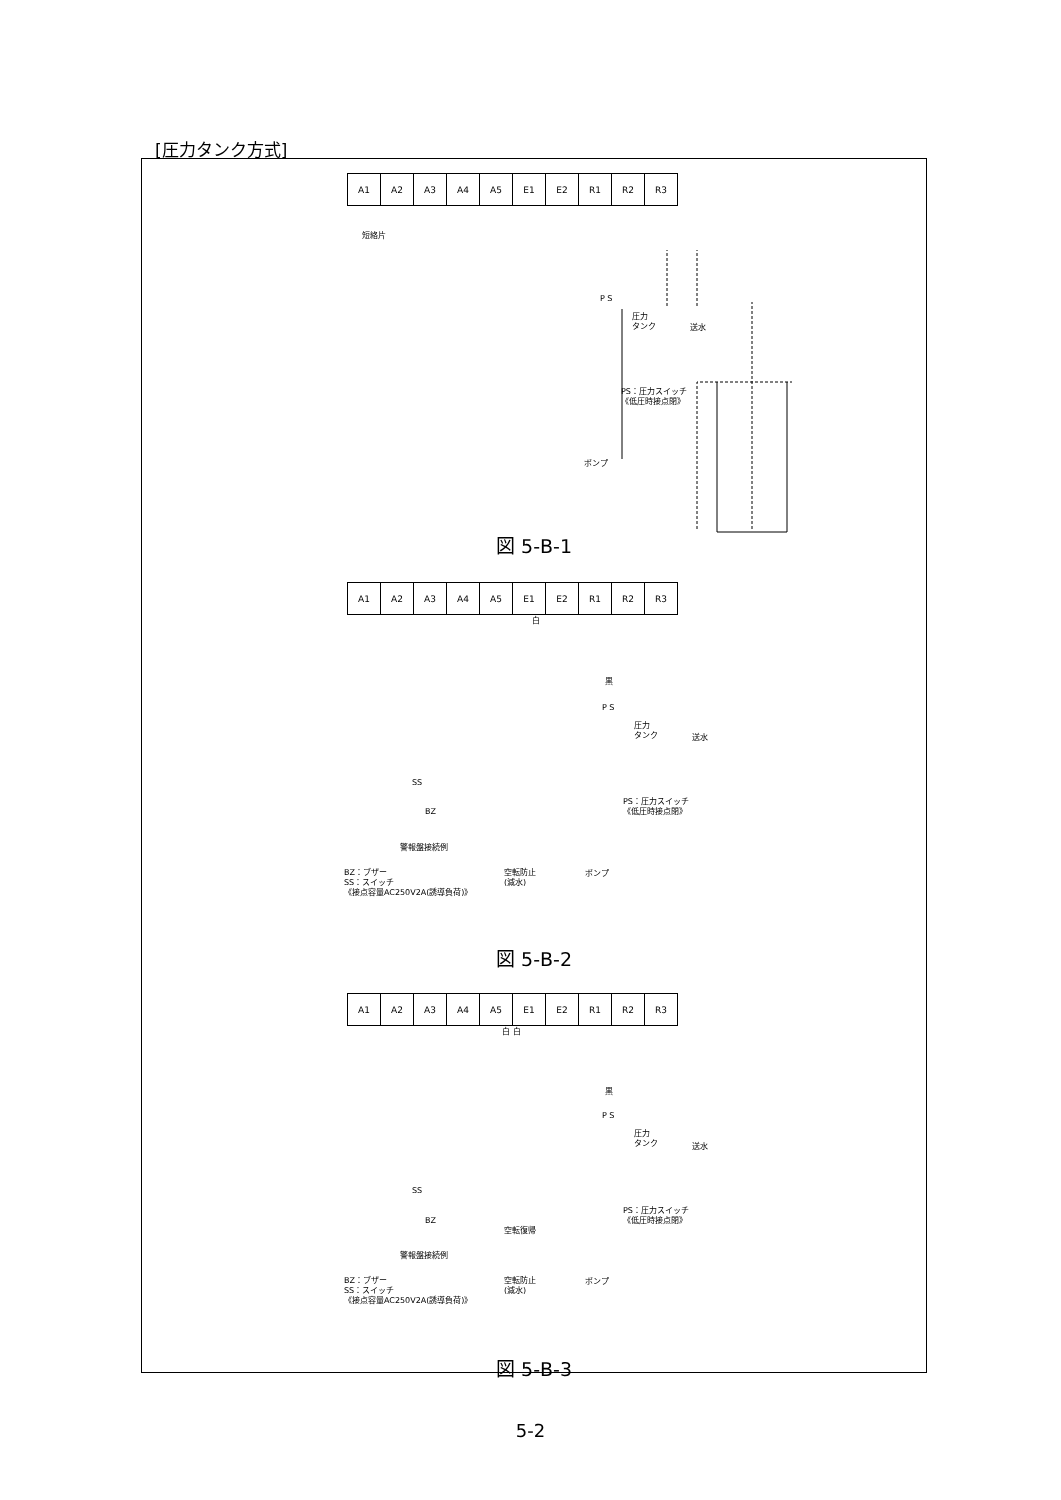[圧力タンク方式]
| A1 | A2 | A3 | A4 | A5 | E1 | E2 | R1 | R2 | R3 |
短絡片
P S
圧力
タンク
送水
PS：圧力スイッチ
《低圧時接点閉》
ポンプ
図 5-B-1
| A1 | A2 | A3 | A4 | A5 | E1 | E2 | R1 | R2 | R3 |
白
黒
P S
圧力
タンク
送水
SS
BZ
警報盤接続例
PS：圧力スイッチ
《低圧時接点閉》
BZ：ブザー
SS：スイッチ
《接点容量AC250V2A(誘導負荷)》
空転防止
(減水)
ポンプ
図 5-B-2
| A1 | A2 | A3 | A4 | A5 | E1 | E2 | R1 | R2 | R3 |
白 白
黒
P S
圧力
タンク
送水
SS
BZ
PS：圧力スイッチ
《低圧時接点閉》
空転復帰
警報盤接続例
BZ：ブザー
SS：スイッチ
《接点容量AC250V2A(誘導負荷)》
空転防止
(減水)
ポンプ
図 5-B-3
5-2